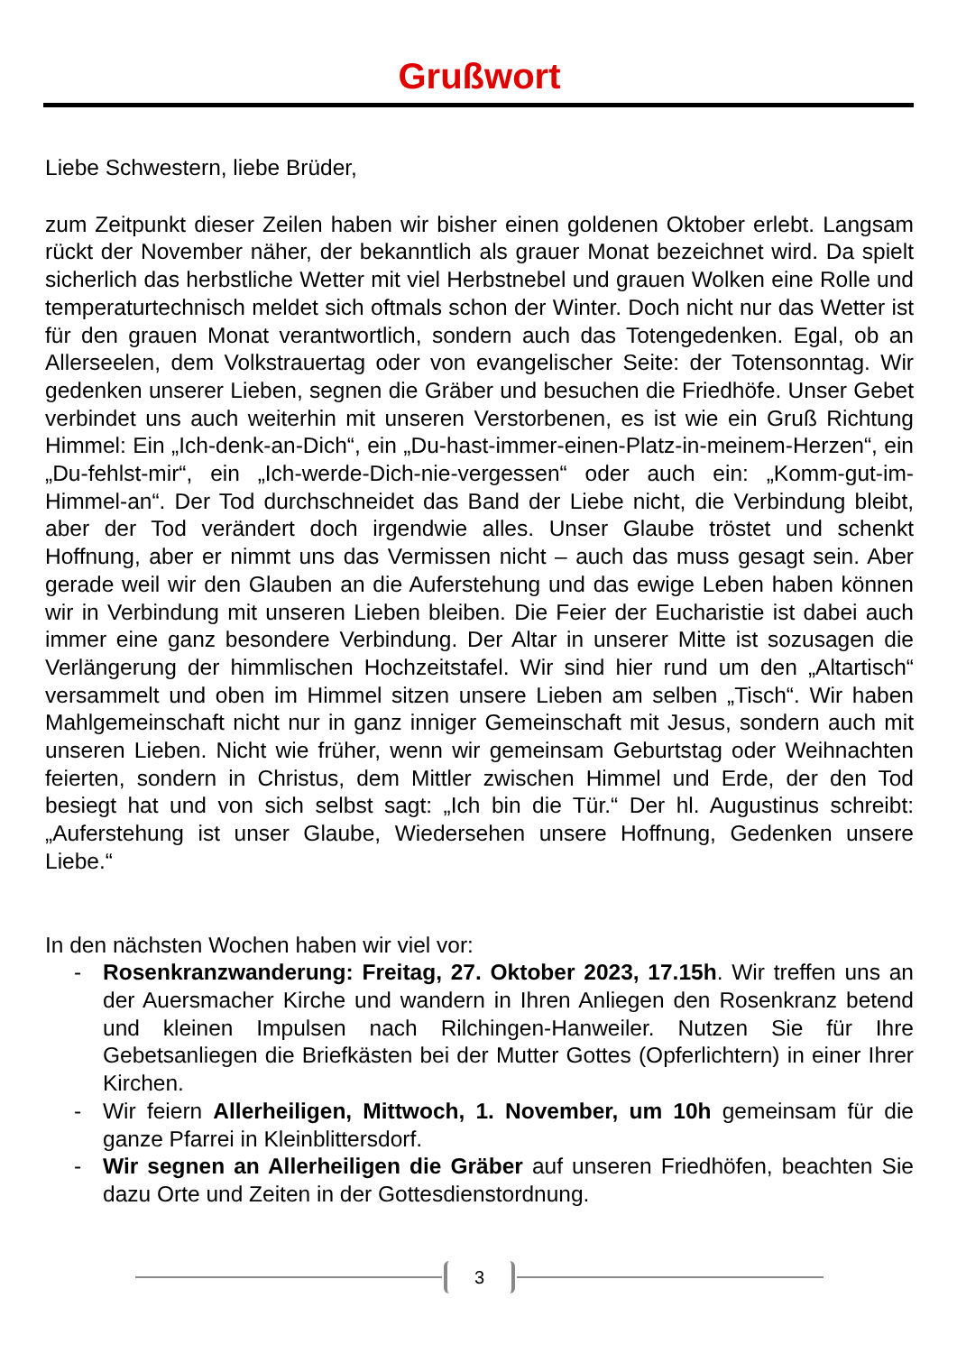Grußwort
Liebe Schwestern, liebe Brüder,
zum Zeitpunkt dieser Zeilen haben wir bisher einen goldenen Oktober erlebt. Langsam rückt der November näher, der bekanntlich als grauer Monat bezeichnet wird. Da spielt sicherlich das herbstliche Wetter mit viel Herbstnebel und grauen Wolken eine Rolle und temperaturtechnisch meldet sich oftmals schon der Winter. Doch nicht nur das Wetter ist für den grauen Monat verantwortlich, sondern auch das Totengedenken. Egal, ob an Allerseelen, dem Volkstrauertag oder von evangelischer Seite: der Totensonntag. Wir gedenken unserer Lieben, segnen die Gräber und besuchen die Friedhöfe. Unser Gebet verbindet uns auch weiterhin mit unseren Verstorbenen, es ist wie ein Gruß Richtung Himmel: Ein „Ich-denk-an-Dich“, ein „Du-hast-immer-einen-Platz-in-meinem-Herzen“, ein „Du-fehlst-mir“, ein „Ich-werde-Dich-nie-vergessen“ oder auch ein: „Komm-gut-im-Himmel-an“. Der Tod durchschneidet das Band der Liebe nicht, die Verbindung bleibt, aber der Tod verändert doch irgendwie alles. Unser Glaube tröstet und schenkt Hoffnung, aber er nimmt uns das Vermissen nicht – auch das muss gesagt sein. Aber gerade weil wir den Glauben an die Auferstehung und das ewige Leben haben können wir in Verbindung mit unseren Lieben bleiben. Die Feier der Eucharistie ist dabei auch immer eine ganz besondere Verbindung. Der Altar in unserer Mitte ist sozusagen die Verlängerung der himmlischen Hochzeitstafel. Wir sind hier rund um den „Altartisch“ versammelt und oben im Himmel sitzen unsere Lieben am selben „Tisch“. Wir haben Mahlgemeinschaft nicht nur in ganz inniger Gemeinschaft mit Jesus, sondern auch mit unseren Lieben. Nicht wie früher, wenn wir gemeinsam Geburtstag oder Weihnachten feierten, sondern in Christus, dem Mittler zwischen Himmel und Erde, der den Tod besiegt hat und von sich selbst sagt: „Ich bin die Tür.“ Der hl. Augustinus schreibt: „Auferstehung ist unser Glaube, Wiedersehen unsere Hoffnung, Gedenken unsere Liebe.“
In den nächsten Wochen haben wir viel vor:
- Rosenkranzwanderung: Freitag, 27. Oktober 2023, 17.15h. Wir treffen uns an der Auersmacher Kirche und wandern in Ihren Anliegen den Rosenkranz betend und kleinen Impulsen nach Rilchingen-Hanweiler. Nutzen Sie für Ihre Gebetsanliegen die Briefkästen bei der Mutter Gottes (Opferlichtern) in einer Ihrer Kirchen.
- Wir feiern Allerheiligen, Mittwoch, 1. November, um 10h gemeinsam für die ganze Pfarrei in Kleinblittersdorf.
- Wir segnen an Allerheiligen die Gräber auf unseren Friedhöfen, beachten Sie dazu Orte und Zeiten in der Gottesdienstordnung.
3